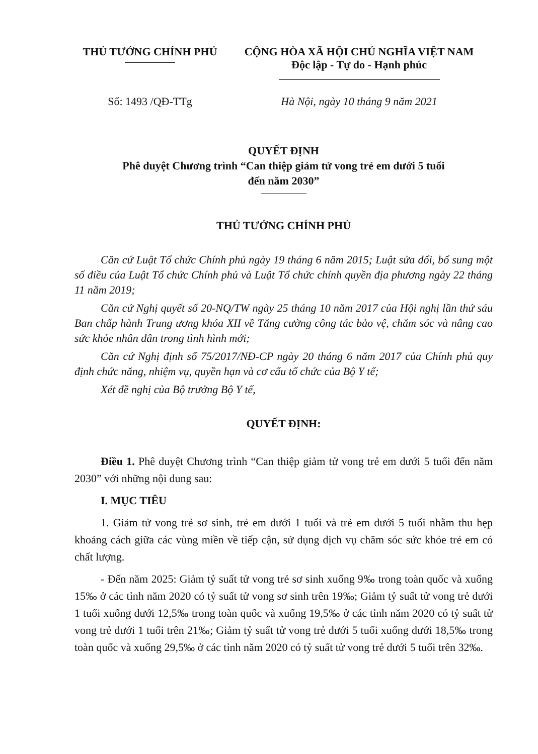THỦ TƯỚNG CHÍNH PHỦ CỘNG HÒA XÃ HỘI CHỦ NGHĨA VIỆT NAM
Độc lập - Tự do - Hạnh phúc
Số: 1493 /QĐ-TTg Hà Nội, ngày 10 tháng 9 năm 2021
QUYẾT ĐỊNH
Phê duyệt Chương trình “Can thiệp giảm tử vong trẻ em dưới 5 tuổi
đến năm 2030”
THỦ TƯỚNG CHÍNH PHỦ
Căn cứ Luật Tổ chức Chính phủ ngày 19 tháng 6 năm 2015; Luật sửa đổi, bổ sung một số điều của Luật Tổ chức Chính phủ và Luật Tổ chức chính quyền địa phương ngày 22 tháng 11 năm 2019;
Căn cứ Nghị quyết số 20-NQ/TW ngày 25 tháng 10 năm 2017 của Hội nghị lần thứ sáu Ban chấp hành Trung ương khóa XII về Tăng cường công tác bảo vệ, chăm sóc và nâng cao sức khỏe nhân dân trong tình hình mới;
Căn cứ Nghị định số 75/2017/NĐ-CP ngày 20 tháng 6 năm 2017 của Chính phủ quy định chức năng, nhiệm vụ, quyền hạn và cơ cấu tổ chức của Bộ Y tế;
Xét đề nghị của Bộ trưởng Bộ Y tế,
QUYẾT ĐỊNH:
Điều 1. Phê duyệt Chương trình “Can thiệp giảm tử vong trẻ em dưới 5 tuổi đến năm 2030” với những nội dung sau:
I. MỤC TIÊU
1. Giảm tử vong trẻ sơ sinh, trẻ em dưới 1 tuổi và trẻ em dưới 5 tuổi nhằm thu hẹp khoảng cách giữa các vùng miền về tiếp cận, sử dụng dịch vụ chăm sóc sức khỏe trẻ em có chất lượng.
- Đến năm 2025: Giảm tỷ suất tử vong trẻ sơ sinh xuống 9‰ trong toàn quốc và xuống 15‰ ở các tỉnh năm 2020 có tỷ suất tử vong sơ sinh trên 19‰; Giảm tỷ suất tử vong trẻ dưới 1 tuổi xuống dưới 12,5‰ trong toàn quốc và xuống 19,5‰ ở các tỉnh năm 2020 có tỷ suất tử vong trẻ dưới 1 tuổi trên 21‰; Giảm tỷ suất tử vong trẻ dưới 5 tuổi xuống dưới 18,5‰ trong toàn quốc và xuống 29,5‰ ở các tỉnh năm 2020 có tỷ suất tử vong trẻ dưới 5 tuổi trên 32‰.